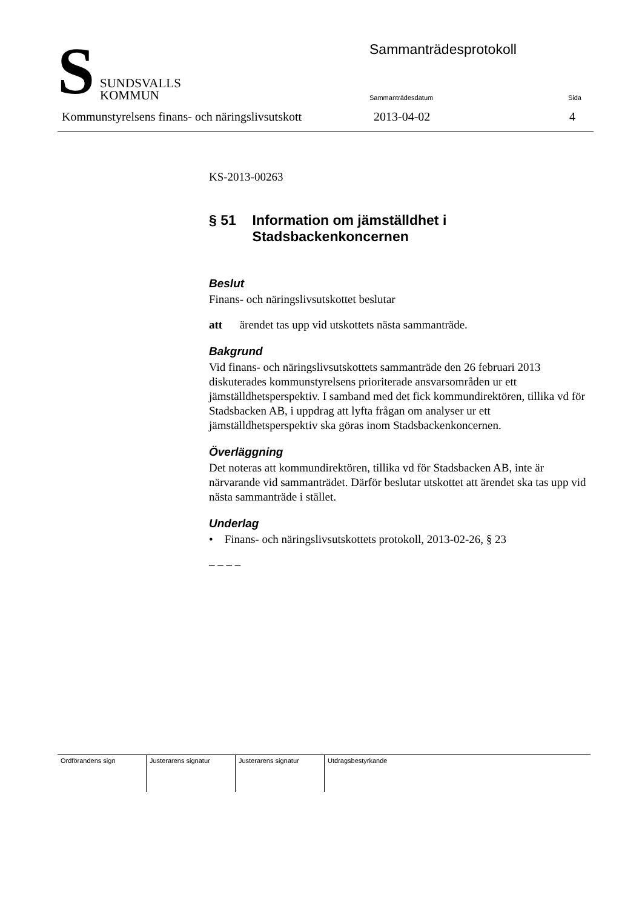S
SUNDSVALLS
KOMMUN
Sammanträdesprotokoll
Sammanträdesdatum Sida
Kommunstyrelsens finans- och näringslivsutskott
2013-04-02 4
KS-2013-00263
§ 51 Information om jämställdhet i Stadsbackenkoncernen
Beslut
Finans- och näringslivsutskottet beslutar
att ärendet tas upp vid utskottets nästa sammanträde.
Bakgrund
Vid finans- och näringslivsutskottets sammanträde den 26 februari 2013 diskuterades kommunstyrelsens prioriterade ansvarsområden ur ett jämställdhetsperspektiv. I samband med det fick kommundirektören, tillika vd för Stadsbacken AB, i uppdrag att lyfta frågan om analyser ur ett jämställdhetsperspektiv ska göras inom Stadsbackenkoncernen.
Överläggning
Det noteras att kommundirektören, tillika vd för Stadsbacken AB, inte är närvarande vid sammanträdet. Därför beslutar utskottet att ärendet ska tas upp vid nästa sammanträde i stället.
Underlag
• Finans- och näringslivsutskottets protokoll, 2013-02-26, § 23
– – – –
| Ordförandens sign | Justerarens signatur | Justerarens signatur | Utdragsbestyrkande |